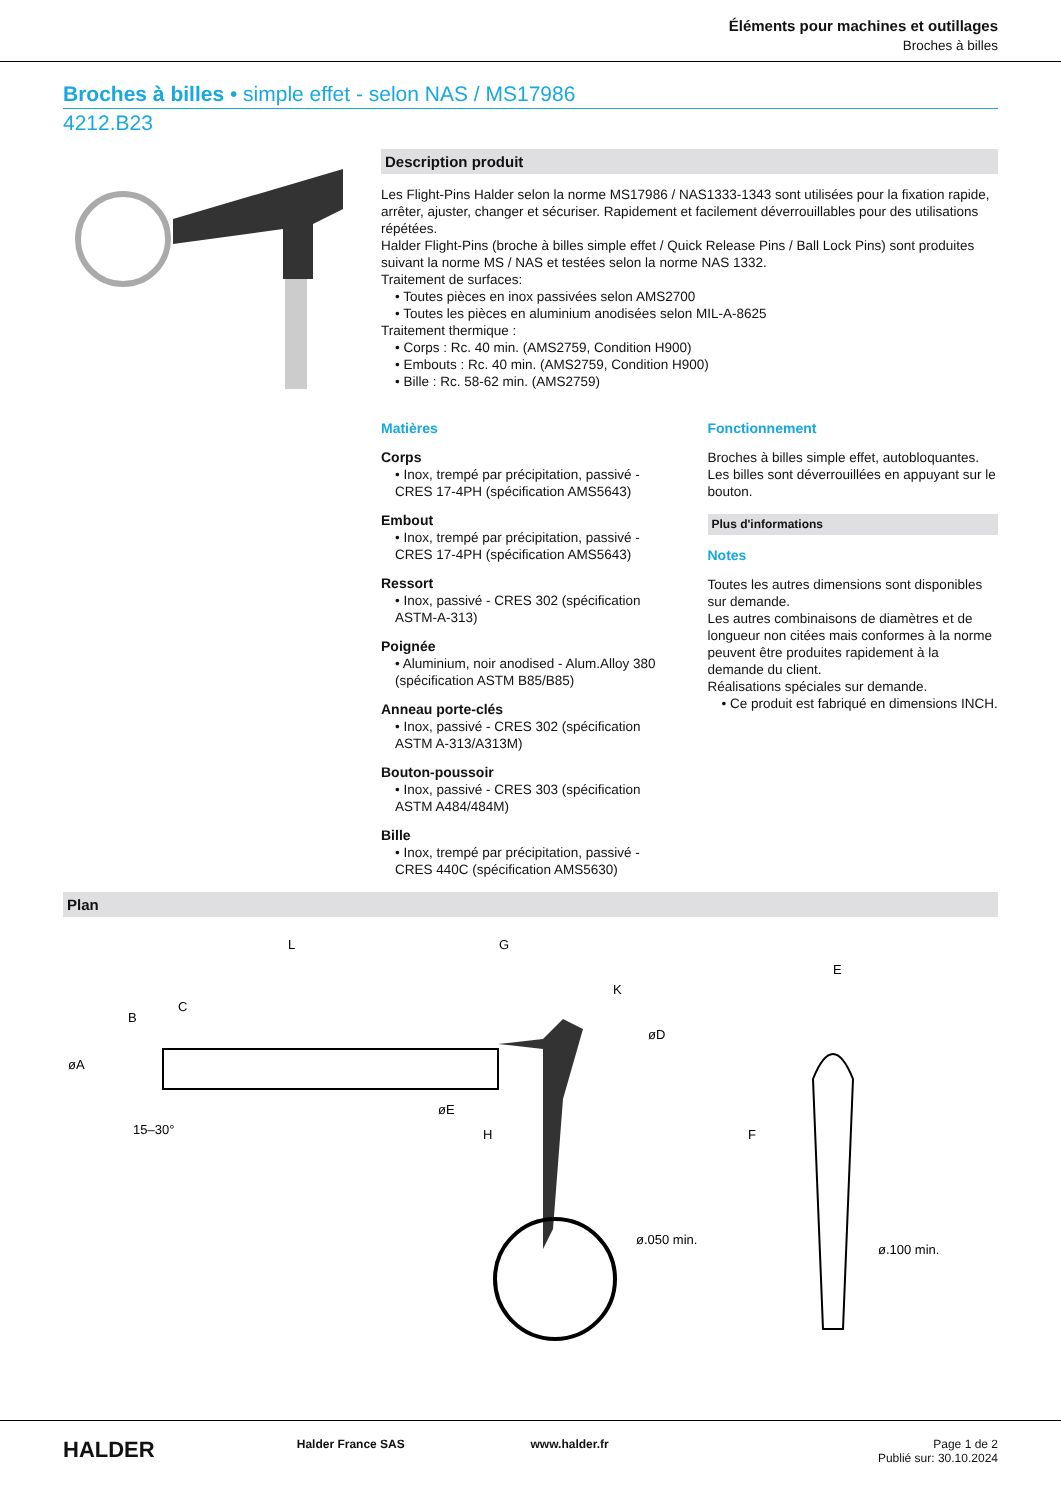Éléments pour machines et outillages
Broches à billes
Broches à billes • simple effet - selon NAS / MS17986
4212.B23
Description produit
Les Flight-Pins Halder selon la norme MS17986 / NAS1333-1343 sont utilisées pour la fixation rapide, arrêter, ajuster, changer et sécuriser. Rapidement et facilement déverrouillables pour des utilisations répétées.
Halder Flight-Pins (broche à billes simple effet / Quick Release Pins / Ball Lock Pins) sont produites suivant la norme MS / NAS et testées selon la norme NAS 1332.
Traitement de surfaces:
• Toutes pièces en inox passivées selon AMS2700
• Toutes les pièces en aluminium anodisées selon MIL-A-8625
Traitement thermique :
• Corps : Rc. 40 min. (AMS2759, Condition H900)
• Embouts : Rc. 40 min. (AMS2759, Condition H900)
• Bille : Rc. 58-62 min. (AMS2759)
Matières
Corps
• Inox, trempé par précipitation, passivé - CRES 17-4PH (spécification AMS5643)
Embout
• Inox, trempé par précipitation, passivé - CRES 17-4PH (spécification AMS5643)
Ressort
• Inox, passivé - CRES 302 (spécification ASTM-A-313)
Poignée
• Aluminium, noir anodised - Alum.Alloy 380 (spécification ASTM B85/B85)
Anneau porte-clés
• Inox, passivé - CRES 302 (spécification ASTM A-313/A313M)
Bouton-poussoir
• Inox, passivé - CRES 303 (spécification ASTM A484/484M)
Bille
• Inox, trempé par précipitation, passivé - CRES 440C (spécification AMS5630)
Fonctionnement
Broches à billes simple effet, autobloquantes. Les billes sont déverrouillées en appuyant sur le bouton.
Plus d'informations
Notes
Toutes les autres dimensions sont disponibles sur demande.
Les autres combinaisons de diamètres et de longueur non citées mais conformes à la norme peuvent être produites rapidement à la demande du client.
Réalisations spéciales sur demande.
• Ce produit est fabriqué en dimensions INCH.
Plan
L
G
C
B
øA
øE
H
K
øD
15–30°
ø.050 min.
F
E
ø.100 min.
HALDER
Halder France SAS www.halder.fr Page 1 de 2
Publié sur: 30.10.2024